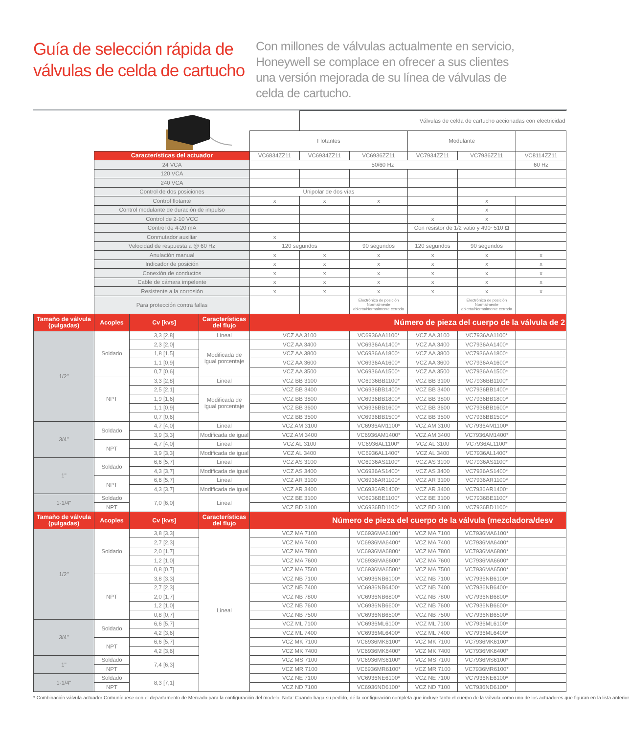Guía de selección rápida de válvulas de celda de cartucho
Con millones de válvulas actualmente en servicio, Honeywell se complace en ofrecer a sus clientes una versión mejorada de su línea de válvulas de celda de cartucho.
| | | | | | Válvulas de celda de cartucho accionadas con electricidad | | | | |
| | | | | Flotantes | | | Modulante | | |
| | Características del actuador | | | VC6834ZZ11 | VC6934ZZ11 | VC6936ZZ11 | VC7934ZZ11 | VC7936ZZ11 | VC8114ZZ11 |
| | 24 VCA | | | 50/60 Hz | | | | | 60 Hz |
| | 120 VCA | | | | | | | | |
| | 240 VCA | | | | | | | | |
| | Control de dos posiciones | | | Unipolar de dos vías | | | | | |
| | Control flotante | | | x | x | x | | x | |
| | Control modulante de duración de impulso | | | | | | | x | |
| | Control de 2-10 VCC | | | | | | x | x | |
| | Control de 4-20 mA | | | | | | Con resistor de 1/2 vatio y 490~510 Ω | | |
| | Conmutador auxiliar | | | x | | | | | |
| | Velocidad de respuesta a @ 60 Hz | | | 120 segundos | | 90 segundos | 120 segundos | 90 segundos | |
| | Anulación manual | | | x | x | x | x | x | x |
| | Indicador de posición | | | x | x | x | x | x | x |
| | Conexión de conductos | | | x | x | x | x | x | x |
| | Cable de cámara impelente | | | x | x | x | x | x | x |
| | Resistente a la corrosión | | | x | x | x | x | x | x |
| | Para protección contra fallas | | | | | Electrónica de posición Normalmente abierta/Normalmente cerrada | | Electrónica de posición Normalmente abierta/Normalmente cerrada | |
| Tamaño de válvula (pulgadas) | Acoples | Cv [kvs] | Características del flujo | Número de pieza del cuerpo de la válvula de 2 | | | | | |
| 1/2" | Soldado | 3,3 [2,8] | Lineal | VCZ AA 3100 | | VC6936AA1100* | VCZ AA 3100 | VC7936AA1100* | |
| | | 2,3 [2,0] | Modificada de igual porcentaje | VCZ AA 3400 | | VC6936AA1400* | VCZ AA 3400 | VC7936AA1400* | |
| | | 1,8 [1,5] | | VCZ AA 3800 | | VC6936AA1800* | VCZ AA 3800 | VC7936AA1800* | |
| | | 1,1 [0,9] | | VCZ AA 3600 | | VC6936AA1600* | VCZ AA 3600 | VC7936AA1600* | |
| | | 0,7 [0,6] | | VCZ AA 3500 | | VC6936AA1500* | VCZ AA 3500 | VC7936AA1500* | |
| | NPT | 3,3 [2,8] | Lineal | VCZ BB 3100 | | VC6936BB1100* | VCZ BB 3100 | VC7936BB1100* | |
| | | 2,5 [2,1] | Modificada de igual porcentaje | VCZ BB 3400 | | VC6936BB1400* | VCZ BB 3400 | VC7936BB1400* | |
| | | 1,9 [1,6] | | VCZ BB 3800 | | VC6936BB1800* | VCZ BB 3800 | VC7936BB1800* | |
| | | 1,1 [0,9] | | VCZ BB 3600 | | VC6936BB1600* | VCZ BB 3600 | VC7936BB1600* | |
| | | 0,7 [0,6] | | VCZ BB 3500 | | VC6936BB1500* | VCZ BB 3500 | VC7936BB1500* | |
| 3/4" | Soldado | 4,7 [4,0] | Lineal | VCZ AM 3100 | | VC6936AM1100* | VCZ AM 3100 | VC7936AM1100* | |
| | | 3,9 [3,3] | Modificada de igual % | VCZ AM 3400 | | VC6936AM1400* | VCZ AM 3400 | VC7936AM1400* | |
| | NPT | 4,7 [4,0] | Lineal | VCZ AL 3100 | | VC6936AL1100* | VCZ AL 3100 | VC7936AL1100* | |
| | | 3,9 [3,3] | Modificada de igual % | VCZ AL 3400 | | VC6936AL1400* | VCZ AL 3400 | VC7936AL1400* | |
| 1" | Soldado | 6,6 [5,7] | Lineal | VCZ AS 3100 | | VC6936AS1100* | VCZ AS 3100 | VC7936AS1100* | |
| | | 4,3 [3,7] | Modificada de igual % | VCZ AS 3400 | | VC6936AS1400* | VCZ AS 3400 | VC7936AS1400* | |
| | NPT | 6,6 [5,7] | Lineal | VCZ AR 3100 | | VC6936AR1100* | VCZ AR 3100 | VC7936AR1100* | |
| | | 4,3 [3,7] | Modificada de igual % | VCZ AR 3400 | | VC6936AR1400* | VCZ AR 3400 | VC7936AR1400* | |
| 1-1/4" | Soldado | 7,0 [6,0] | Lineal | VCZ BE 3100 | | VC6936BE1100* | VCZ BE 3100 | VC7936BE1100* | |
| | NPT | | | VCZ BD 3100 | | VC6936BD1100* | VCZ BD 3100 | VC7936BD1100* | |
| Tamaño de válvula (pulgadas) | Acoples | Cv [kvs] | Características del flujo | Número de pieza del cuerpo de la válvula (mezcladora/desv | | | | | |
| 1/2" | Soldado | 3,8 [3,3] | Lineal | VCZ MA 7100 | | VC6936MA6100* | VCZ MA 7100 | VC7936MA6100* | |
| | | 2,7 [2,3] | | VCZ MA 7400 | | VC6936MA6400* | VCZ MA 7400 | VC7936MA6400* | |
| | | 2,0 [1,7] | | VCZ MA 7800 | | VC6936MA6800* | VCZ MA 7800 | VC7936MA6800* | |
| | | 1,2 [1,0] | | VCZ MA 7600 | | VC6936MA6600* | VCZ MA 7600 | VC7936MA6600* | |
| | | 0,8 [0,7] | | VCZ MA 7500 | | VC6936MA6500* | VCZ MA 7500 | VC7936MA6500* | |
| | NPT | 3,8 [3,3] | | VCZ NB 7100 | | VC6936NB6100* | VCZ NB 7100 | VC7936NB6100* | |
| | | 2,7 [2,3] | | VCZ NB 7400 | | VC6936NB6400* | VCZ NB 7400 | VC7936NB6400* | |
| | | 2,0 [1,7] | | VCZ NB 7800 | | VC6936NB6800* | VCZ NB 7800 | VC7936NB6800* | |
| | | 1,2 [1,0] | | VCZ NB 7600 | | VC6936NB6600* | VCZ NB 7600 | VC7936NB6600* | |
| | | 0,8 [0,7] | | VCZ NB 7500 | | VC6936NB6500* | VCZ NB 7500 | VC7936NB6500* | |
| 3/4" | Soldado | 6,6 [5,7] | | VCZ ML 7100 | | VC6936ML6100* | VCZ ML 7100 | VC7936ML6100* | |
| | | 4,2 [3,6] | | VCZ ML 7400 | | VC6936ML6400* | VCZ ML 7400 | VC7936ML6400* | |
| | NPT | 6,6 [5,7] | | VCZ MK 7100 | | VC6936MK6100* | VCZ MK 7100 | VC7936MK6100* | |
| | | 4,2 [3,6] | | VCZ MK 7400 | | VC6936MK6400* | VCZ MK 7400 | VC7936MK6400* | |
| 1" | Soldado | 7,4 [6,3] | | VCZ MS 7100 | | VC6936MS6100* | VCZ MS 7100 | VC7936MS6100* | |
| | NPT | | | VCZ MR 7100 | | VC6936MR6100* | VCZ MR 7100 | VC7936MR6100* | |
| 1-1/4" | Soldado | 8,3 [7,1] | | VCZ NE 7100 | | VC6936NE6100* | VCZ NE 7100 | VC7936NE6100* | |
| | NPT | | | VCZ ND 7100 | | VC6936ND6100* | VCZ ND 7100 | VC7936ND6100* | |
* Combinación válvula-actuador Comuníquese con el departamento de Mercado para la configuración del modelo. Nota: Cuando haga su pedido, dé la configuración completa que incluye tanto el cuerpo de la válvula como uno de los actuadores que figuran en la lista anterior.